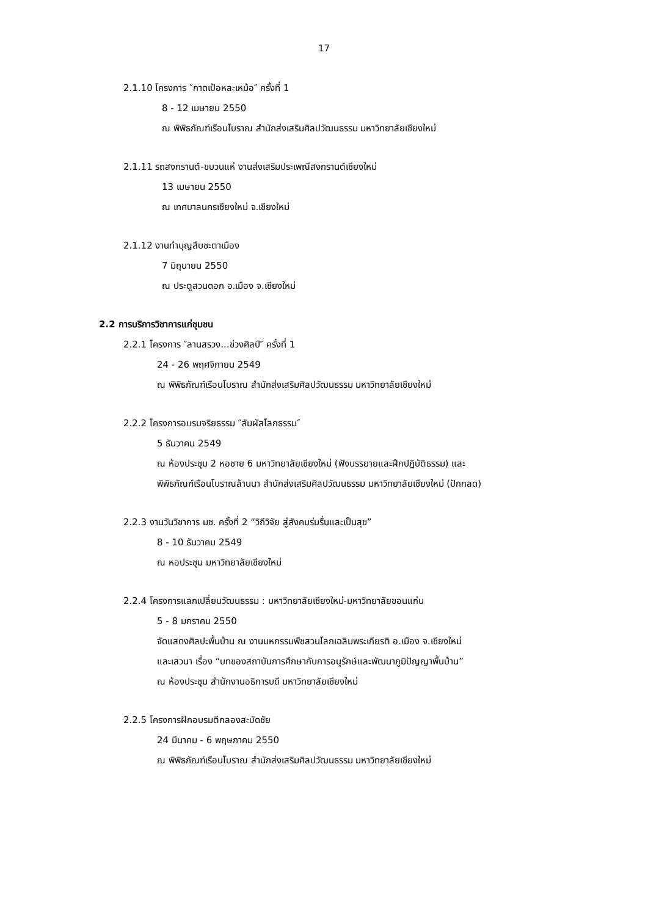17
2.1.10 โครงการ ″กาดเป้อหละเหม้อ″ ครั้งที่ 1
8 - 12 เมษายน 2550
ณ พิพิธภัณฑ์เรือนโบราณ สำนักส่งเสริมศิลปวัฒนธรรม มหาวิทยาลัยเชียงใหม่
2.1.11 รถสงกรานต์-ขบวนแห่ งานส่งเสริมประเพณีสงกรานต์เชียงใหม่
13 เมษายน 2550
ณ เทศบาลนครเชียงใหม่ จ.เชียงใหม่
2.1.12 งานทำบุญสืบชะตาเมือง
7 มิถุนายน 2550
ณ ประตูสวนดอก อ.เมือง จ.เชียงใหม่
2.2 การบริการวิชาการแก่ชุมชน
2.2.1 โครงการ ″ลานสรวง...ข่วงศิลป์″ ครั้งที่ 1
24 - 26 พฤศจิกายน 2549
ณ พิพิธภัณฑ์เรือนโบราณ สำนักส่งเสริมศิลปวัฒนธรรม มหาวิทยาลัยเชียงใหม่
2.2.2 โครงการอบรมจริยธรรม ″สัมผัสโลกธรรม″
5 ธันวาคม 2549
ณ ห้องประชุม 2 หอชาย 6 มหาวิทยาลัยเชียงใหม่ (ฟังบรรยายและฝึกปฏิบัติธรรม) และ
พิพิธภัณฑ์เรือนโบราณล้านนา สำนักส่งเสริมศิลปวัฒนธรรม มหาวิทยาลัยเชียงใหม่ (ปักกลด)
2.2.3 งานวันวิชาการ มช. ครั้งที่ 2 “วิถีวิจัย สู่สังคมร่มรื่นและเป็นสุข”
8 - 10 ธันวาคม 2549
ณ หอประชุม มหาวิทยาลัยเชียงใหม่
2.2.4 โครงการแลกเปลี่ยนวัฒนธรรม : มหาวิทยาลัยเชียงใหม่-มหาวิทยาลัยขอนแก่น
5 - 8 มกราคม 2550
จัดแสดงศิลปะพื้นบ้าน ณ งานมหกรรมพืชสวนโลกเฉลิมพระเกียรติ อ.เมือง จ.เชียงใหม่
และเสวนา เรื่อง “บทของสถาบันการศึกษากับการอนุรักษ์และพัฒนาภูมิปัญญาพื้นบ้าน”
ณ ห้องประชุม สำนักงานอธิการบดี มหาวิทยาลัยเชียงใหม่
2.2.5 โครงการฝึกอบรมตีกลองสะบัดชัย
24 มีนาคม - 6 พฤษภาคม 2550
ณ พิพิธภัณฑ์เรือนโบราณ สำนักส่งเสริมศิลปวัฒนธรรม มหาวิทยาลัยเชียงใหม่